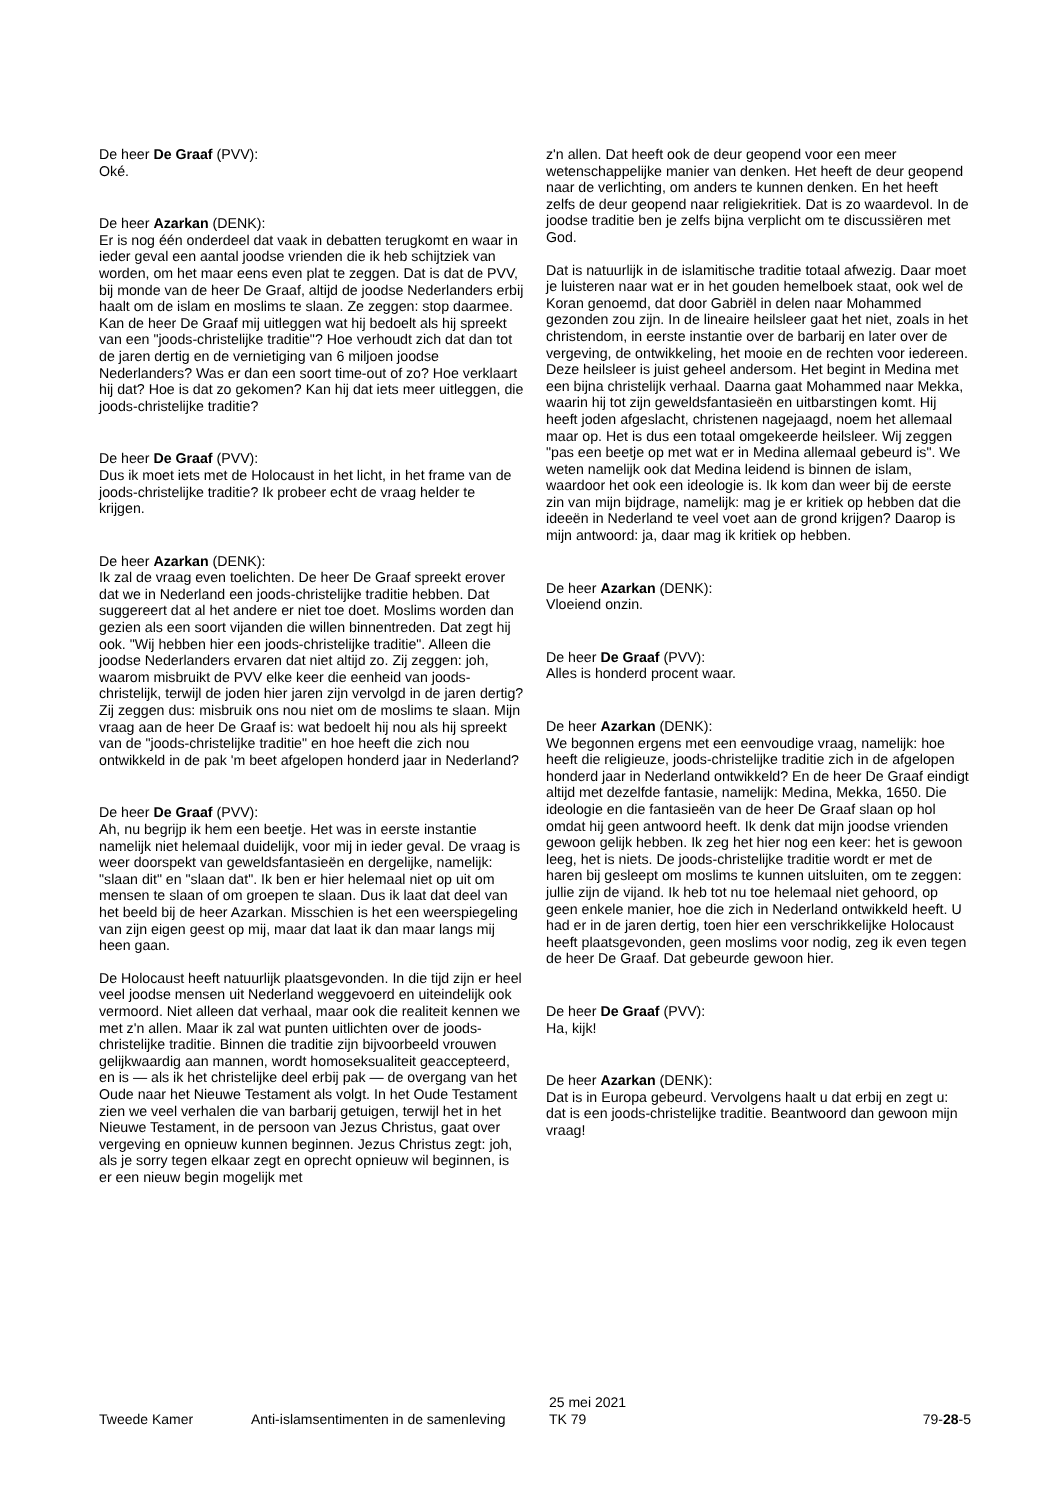De heer De Graaf (PVV):
Oké.
De heer Azarkan (DENK):
Er is nog één onderdeel dat vaak in debatten terugkomt en waar in ieder geval een aantal joodse vrienden die ik heb schijtziek van worden, om het maar eens even plat te zeggen. Dat is dat de PVV, bij monde van de heer De Graaf, altijd de joodse Nederlanders erbij haalt om de islam en moslims te slaan. Ze zeggen: stop daarmee. Kan de heer De Graaf mij uitleggen wat hij bedoelt als hij spreekt van een "joods-christelijke traditie"? Hoe verhoudt zich dat dan tot de jaren dertig en de vernietiging van 6 miljoen joodse Nederlanders? Was er dan een soort time-out of zo? Hoe verklaart hij dat? Hoe is dat zo gekomen? Kan hij dat iets meer uitleggen, die joods-christelijke traditie?
De heer De Graaf (PVV):
Dus ik moet iets met de Holocaust in het licht, in het frame van de joods-christelijke traditie? Ik probeer echt de vraag helder te krijgen.
De heer Azarkan (DENK):
Ik zal de vraag even toelichten. De heer De Graaf spreekt erover dat we in Nederland een joods-christelijke traditie hebben. Dat suggereert dat al het andere er niet toe doet. Moslims worden dan gezien als een soort vijanden die willen binnentreden. Dat zegt hij ook. "Wij hebben hier een joods-christelijke traditie". Alleen die joodse Nederlanders ervaren dat niet altijd zo. Zij zeggen: joh, waarom misbruikt de PVV elke keer die eenheid van joods-christelijk, terwijl de joden hier jaren zijn vervolgd in de jaren dertig? Zij zeggen dus: misbruik ons nou niet om de moslims te slaan. Mijn vraag aan de heer De Graaf is: wat bedoelt hij nou als hij spreekt van de "joods-christelijke traditie" en hoe heeft die zich nou ontwikkeld in de pak 'm beet afgelopen honderd jaar in Nederland?
De heer De Graaf (PVV):
Ah, nu begrijp ik hem een beetje. Het was in eerste instantie namelijk niet helemaal duidelijk, voor mij in ieder geval. De vraag is weer doorspekt van geweldsfantasieën en dergelijke, namelijk: "slaan dit" en "slaan dat". Ik ben er hier helemaal niet op uit om mensen te slaan of om groepen te slaan. Dus ik laat dat deel van het beeld bij de heer Azarkan. Misschien is het een weerspiegeling van zijn eigen geest op mij, maar dat laat ik dan maar langs mij heen gaan.
De Holocaust heeft natuurlijk plaatsgevonden. In die tijd zijn er heel veel joodse mensen uit Nederland weggevoerd en uiteindelijk ook vermoord. Niet alleen dat verhaal, maar ook die realiteit kennen we met z'n allen. Maar ik zal wat punten uitlichten over de joods-christelijke traditie. Binnen die traditie zijn bijvoorbeeld vrouwen gelijkwaardig aan mannen, wordt homoseksualiteit geaccepteerd, en is — als ik het christelijke deel erbij pak — de overgang van het Oude naar het Nieuwe Testament als volgt. In het Oude Testament zien we veel verhalen die van barbarij getuigen, terwijl het in het Nieuwe Testament, in de persoon van Jezus Christus, gaat over vergeving en opnieuw kunnen beginnen. Jezus Christus zegt: joh, als je sorry tegen elkaar zegt en oprecht opnieuw wil beginnen, is er een nieuw begin mogelijk met
z'n allen. Dat heeft ook de deur geopend voor een meer wetenschappelijke manier van denken. Het heeft de deur geopend naar de verlichting, om anders te kunnen denken. En het heeft zelfs de deur geopend naar religiekritiek. Dat is zo waardevol. In de joodse traditie ben je zelfs bijna verplicht om te discussiëren met God.
Dat is natuurlijk in de islamitische traditie totaal afwezig. Daar moet je luisteren naar wat er in het gouden hemelboek staat, ook wel de Koran genoemd, dat door Gabriël in delen naar Mohammed gezonden zou zijn. In de lineaire heilsleer gaat het niet, zoals in het christendom, in eerste instantie over de barbarij en later over de vergeving, de ontwikkeling, het mooie en de rechten voor iedereen. Deze heilsleer is juist geheel andersom. Het begint in Medina met een bijna christelijk verhaal. Daarna gaat Mohammed naar Mekka, waarin hij tot zijn geweldsfantasieën en uitbarstingen komt. Hij heeft joden afgeslacht, christenen nagejaagd, noem het allemaal maar op. Het is dus een totaal omgekeerde heilsleer. Wij zeggen "pas een beetje op met wat er in Medina allemaal gebeurd is". We weten namelijk ook dat Medina leidend is binnen de islam, waardoor het ook een ideologie is. Ik kom dan weer bij de eerste zin van mijn bijdrage, namelijk: mag je er kritiek op hebben dat die ideeën in Nederland te veel voet aan de grond krijgen? Daarop is mijn antwoord: ja, daar mag ik kritiek op hebben.
De heer Azarkan (DENK):
Vloeiend onzin.
De heer De Graaf (PVV):
Alles is honderd procent waar.
De heer Azarkan (DENK):
We begonnen ergens met een eenvoudige vraag, namelijk: hoe heeft die religieuze, joods-christelijke traditie zich in de afgelopen honderd jaar in Nederland ontwikkeld? En de heer De Graaf eindigt altijd met dezelfde fantasie, namelijk: Medina, Mekka, 1650. Die ideologie en die fantasieën van de heer De Graaf slaan op hol omdat hij geen antwoord heeft. Ik denk dat mijn joodse vrienden gewoon gelijk hebben. Ik zeg het hier nog een keer: het is gewoon leeg, het is niets. De joods-christelijke traditie wordt er met de haren bij gesleept om moslims te kunnen uitsluiten, om te zeggen: jullie zijn de vijand. Ik heb tot nu toe helemaal niet gehoord, op geen enkele manier, hoe die zich in Nederland ontwikkeld heeft. U had er in de jaren dertig, toen hier een verschrikkelijke Holocaust heeft plaatsgevonden, geen moslims voor nodig, zeg ik even tegen de heer De Graaf. Dat gebeurde gewoon hier.
De heer De Graaf (PVV):
Ha, kijk!
De heer Azarkan (DENK):
Dat is in Europa gebeurd. Vervolgens haalt u dat erbij en zegt u: dat is een joods-christelijke traditie. Beantwoord dan gewoon mijn vraag!
Tweede Kamer
Anti-islamsentimenten in de samenleving
25 mei 2021
TK 79
79-28-5